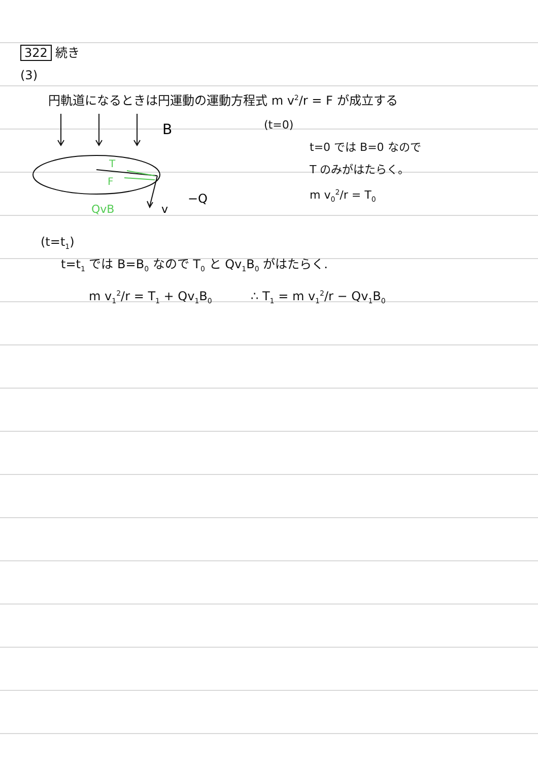322 続き
(3)
円軌道になるときは円運動の運動方程式 m v<sup>2</sup>/r = F が成立する
B
T
F
QvB
v
−Q
(t=0)
t=0 では B=0 なので
T のみがはたらく。
m v<sub>0</sub><sup>2</sup>/r = T<sub>0</sub>
(t=t<sub>1</sub>)
t=t<sub>1</sub> では B=B<sub>0</sub> なので T<sub>0</sub> と Qv<sub>1</sub>B<sub>0</sub> がはたらく.
m v<sub>1</sub><sup>2</sup>/r = T<sub>1</sub> + Qv<sub>1</sub>B<sub>0</sub> ∴ T<sub>1</sub> = m v<sub>1</sub><sup>2</sup>/r − Qv<sub>1</sub>B<sub>0</sub>